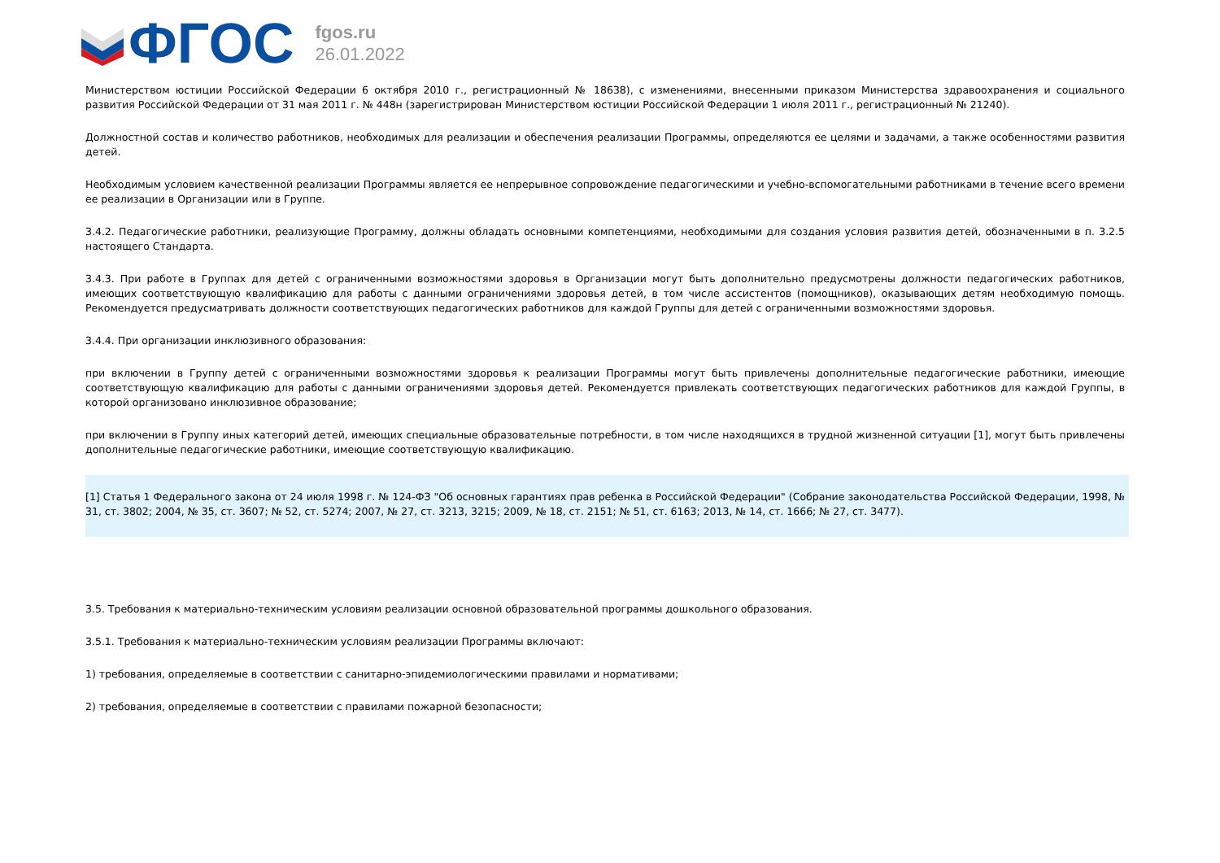ФГОС
fgos.ru
26.01.2022
Министерством юстиции Российской Федерации 6 октября 2010 г., регистрационный № 18638), с изменениями, внесенными приказом Министерства здравоохранения и социального развития Российской Федерации от 31 мая 2011 г. № 448н (зарегистрирован Министерством юстиции Российской Федерации 1 июля 2011 г., регистрационный № 21240).
Должностной состав и количество работников, необходимых для реализации и обеспечения реализации Программы, определяются ее целями и задачами, а также особенностями развития детей.
Необходимым условием качественной реализации Программы является ее непрерывное сопровождение педагогическими и учебно-вспомогательными работниками в течение всего времени ее реализации в Организации или в Группе.
3.4.2. Педагогические работники, реализующие Программу, должны обладать основными компетенциями, необходимыми для создания условия развития детей, обозначенными в п. 3.2.5 настоящего Стандарта.
3.4.3. При работе в Группах для детей с ограниченными возможностями здоровья в Организации могут быть дополнительно предусмотрены должности педагогических работников, имеющих соответствующую квалификацию для работы с данными ограничениями здоровья детей, в том числе ассистентов (помощников), оказывающих детям необходимую помощь. Рекомендуется предусматривать должности соответствующих педагогических работников для каждой Группы для детей с ограниченными возможностями здоровья.
3.4.4. При организации инклюзивного образования:
при включении в Группу детей с ограниченными возможностями здоровья к реализации Программы могут быть привлечены дополнительные педагогические работники, имеющие соответствующую квалификацию для работы с данными ограничениями здоровья детей. Рекомендуется привлекать соответствующих педагогических работников для каждой Группы, в которой организовано инклюзивное образование;
при включении в Группу иных категорий детей, имеющих специальные образовательные потребности, в том числе находящихся в трудной жизненной ситуации [1], могут быть привлечены дополнительные педагогические работники, имеющие соответствующую квалификацию.
[1] Статья 1 Федерального закона от 24 июля 1998 г. № 124-ФЗ "Об основных гарантиях прав ребенка в Российской Федерации" (Собрание законодательства Российской Федерации, 1998, № 31, ст. 3802; 2004, № 35, ст. 3607; № 52, ст. 5274; 2007, № 27, ст. 3213, 3215; 2009, № 18, ст. 2151; № 51, ст. 6163; 2013, № 14, ст. 1666; № 27, ст. 3477).
3.5. Требования к материально-техническим условиям реализации основной образовательной программы дошкольного образования.
3.5.1. Требования к материально-техническим условиям реализации Программы включают:
1) требования, определяемые в соответствии с санитарно-эпидемиологическими правилами и нормативами;
2) требования, определяемые в соответствии с правилами пожарной безопасности;